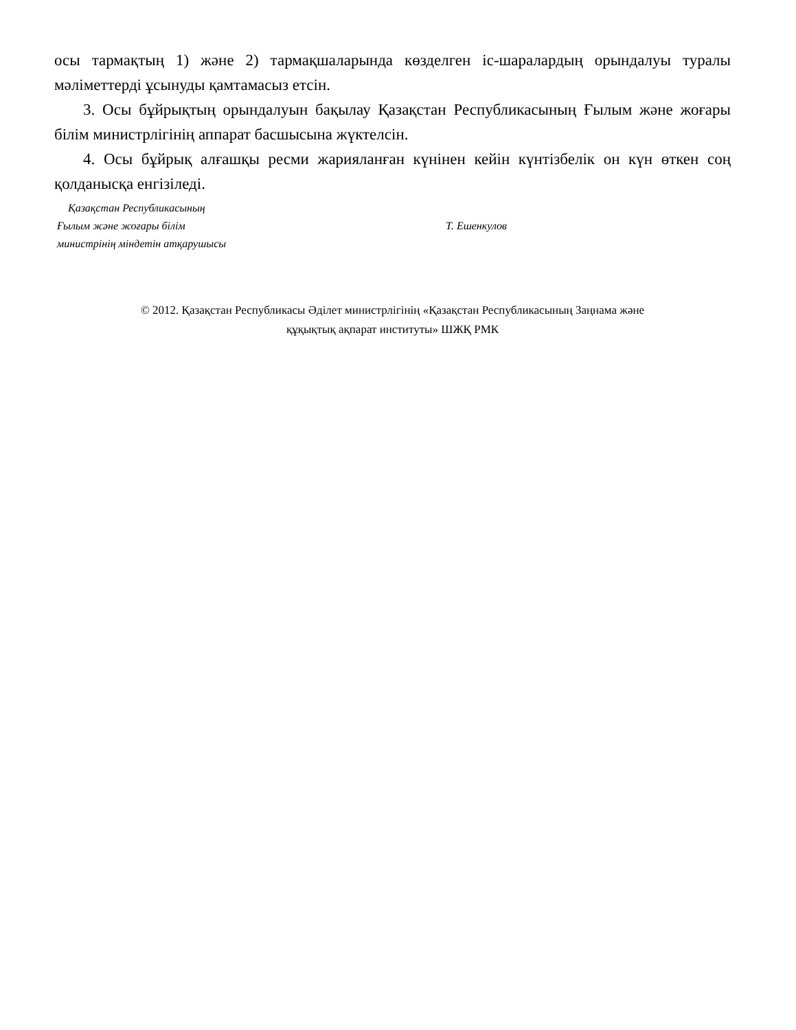осы тармақтың 1) және 2) тармақшаларында көзделген іс-шаралардың орындалуы туралы мәліметтерді ұсынуды қамтамасыз етсін.
3. Осы бұйрықтың орындалуын бақылау Қазақстан Республикасының Ғылым және жоғары білім министрлігінің аппарат басшысына жүктелсін.
4. Осы бұйрық алғашқы ресми жарияланған күнінен кейін күнтізбелік он күн өткен соң қолданысқа енгізіледі.
Қазақстан Республикасының
Ғылым және жоғары білім
министрінің міндетін атқарушысы
Т. Ешенкулов
© 2012. Қазақстан Республикасы Әділет министрлігінің «Қазақстан Республикасының Заңнама және
құқықтық ақпарат институты» ШЖҚ РМК